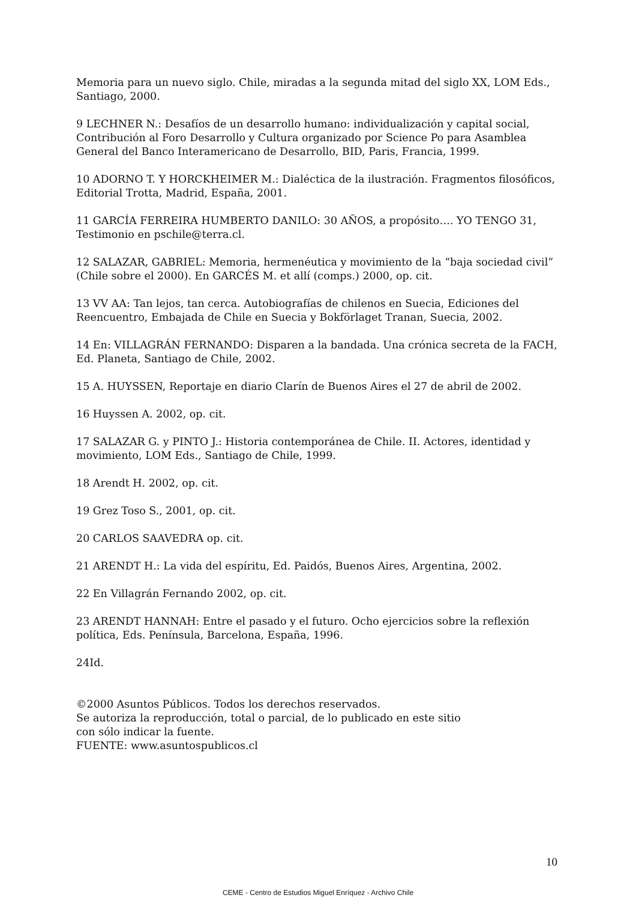Memoria para un nuevo siglo. Chile, miradas a la segunda mitad del siglo XX, LOM Eds., Santiago, 2000.
9 LECHNER N.: Desafíos de un desarrollo humano: individualización y capital social, Contribución al Foro Desarrollo y Cultura organizado por Science Po para Asamblea General del Banco Interamericano de Desarrollo, BID, Paris, Francia, 1999.
10 ADORNO T. Y HORCKHEIMER M.: Dialéctica de la ilustración. Fragmentos filosóficos, Editorial Trotta, Madrid, España, 2001.
11 GARCÍA FERREIRA HUMBERTO DANILO: 30 AÑOS, a propósito…. YO TENGO 31, Testimonio en pschile@terra.cl.
12 SALAZAR, GABRIEL: Memoria, hermenéutica y movimiento de la “baja sociedad civil” (Chile sobre el 2000). En GARCÉS M. et allí (comps.) 2000, op. cit.
13 VV AA: Tan lejos, tan cerca. Autobiografías de chilenos en Suecia, Ediciones del Reencuentro, Embajada de Chile en Suecia y Bokförlaget Tranan, Suecia, 2002.
14 En: VILLAGRÁN FERNANDO: Disparen a la bandada. Una crónica secreta de la FACH, Ed. Planeta, Santiago de Chile, 2002.
15 A. HUYSSEN, Reportaje en diario Clarín de Buenos Aires el 27 de abril de 2002.
16 Huyssen A. 2002, op. cit.
17 SALAZAR G. y PINTO J.: Historia contemporánea de Chile. II. Actores, identidad y movimiento, LOM Eds., Santiago de Chile, 1999.
18 Arendt H. 2002, op. cit.
19 Grez Toso S., 2001, op. cit.
20 CARLOS SAAVEDRA op. cit.
21 ARENDT H.: La vida del espíritu, Ed. Paidós, Buenos Aires, Argentina, 2002.
22 En Villagrán Fernando 2002, op. cit.
23 ARENDT HANNAH: Entre el pasado y el futuro. Ocho ejercicios sobre la reflexión política, Eds. Península, Barcelona, España, 1996.
24Id.
©2000 Asuntos Públicos. Todos los derechos reservados.
Se autoriza la reproducción, total o parcial, de lo publicado en este sitio
con sólo indicar la fuente.
FUENTE: www.asuntospublicos.cl
10
CEME - Centro de Estudios Miguel Enríquez - Archivo Chile